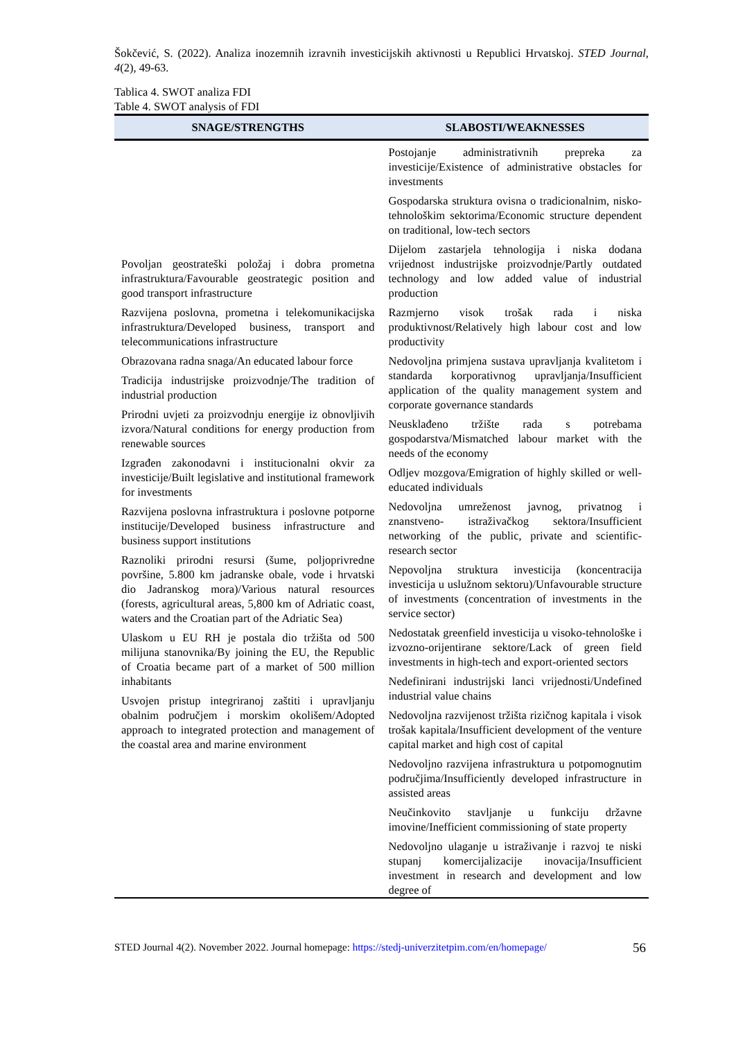Šokčević, S. (2022). Analiza inozemnih izravnih investicijskih aktivnosti u Republici Hrvatskoj. STED Journal, 4(2), 49-63.
Tablica 4. SWOT analiza FDI
Table 4. SWOT analysis of FDI
| SNAGE/STRENGTHS | SLABOSTI/WEAKNESSES |
| --- | --- |
| Povoljan geostrateški položaj i dobra prometna infrastruktura/Favourable geostrategic position and good transport infrastructure Razvijena poslovna, prometna i telekomunikacijska infrastruktura/Developed business, transport and telecommunications infrastructure Obrazovana radna snaga/An educated labour force Tradicija industrijske proizvodnje/The tradition of industrial production Prirodni uvjeti za proizvodnju energije iz obnovljivih izvora/Natural conditions for energy production from renewable sources Izgrađen zakonodavni i institucionalni okvir za investicije/Built legislative and institutional framework for investments Razvijena poslovna infrastruktura i poslovne potporne institucije/Developed business infrastructure and business support institutions Raznoliki prirodni resursi (šume, poljoprivredne površine, 5.800 km jadranske obale, vode i hrvatski dio Jadranskog mora)/Various natural resources (forests, agricultural areas, 5,800 km of Adriatic coast, waters and the Croatian part of the Adriatic Sea) Ulaskom u EU RH je postala dio tržišta od 500 milijuna stanovnika/By joining the EU, the Republic of Croatia became part of a market of 500 million inhabitants Usvojen pristup integriranoj zaštiti i upravljanju obalnim područjem i morskim okolišem/Adopted approach to integrated protection and management of the coastal area and marine environment | Postojanje administrativnih prepreka za investicije/Existence of administrative obstacles for investments Gospodarska struktura ovisna o tradicionalnim, nisko-tehnološkim sektorima/Economic structure dependent on traditional, low-tech sectors Dijelom zastarjela tehnologija i niska dodana vrijednost industrijske proizvodnje/Partly outdated technology and low added value of industrial production Razmjerno visok trošak rada i niska produktivnost/Relatively high labour cost and low productivity Nedovoljna primjena sustava upravljanja kvalitetom i standarda korporativnog upravljanja/Insufficient application of the quality management system and corporate governance standards Neusklađeno tržište rada s potrebama gospodarstva/Mismatched labour market with the needs of the economy Odljev mozgova/Emigration of highly skilled or well-educated individuals Nedovoljna umreženost javnog, privatnog i znanstveno- istraživačkog sektora/Insufficient networking of the public, private and scientific-research sector Nepovoljna struktura investicija (koncentracija investicija u uslužnom sektoru)/Unfavourable structure of investments (concentration of investments in the service sector) Nedostatak greenfield investicija u visoko-tehnološke i izvozno-orijentirane sektore/Lack of green field investments in high-tech and export-oriented sectors Nedefinirani industrijski lanci vrijednosti/Undefined industrial value chains Nedovoljna razvijenost tržišta rizičnog kapitala i visok trošak kapitala/Insufficient development of the venture capital market and high cost of capital Nedovoljno razvijena infrastruktura u potpomognutim područjima/Insufficiently developed infrastructure in assisted areas Neučinkovito stavljanje u funkciju državne imovine/Inefficient commissioning of state property Nedovoljno ulaganje u istraživanje i razvoj te niski stupanj komercijalizacije inovacija/Insufficient investment in research and development and low degree of |
STED Journal 4(2). November 2022. Journal homepage: https://stedj-univerzitetpim.com/en/homepage/ 56